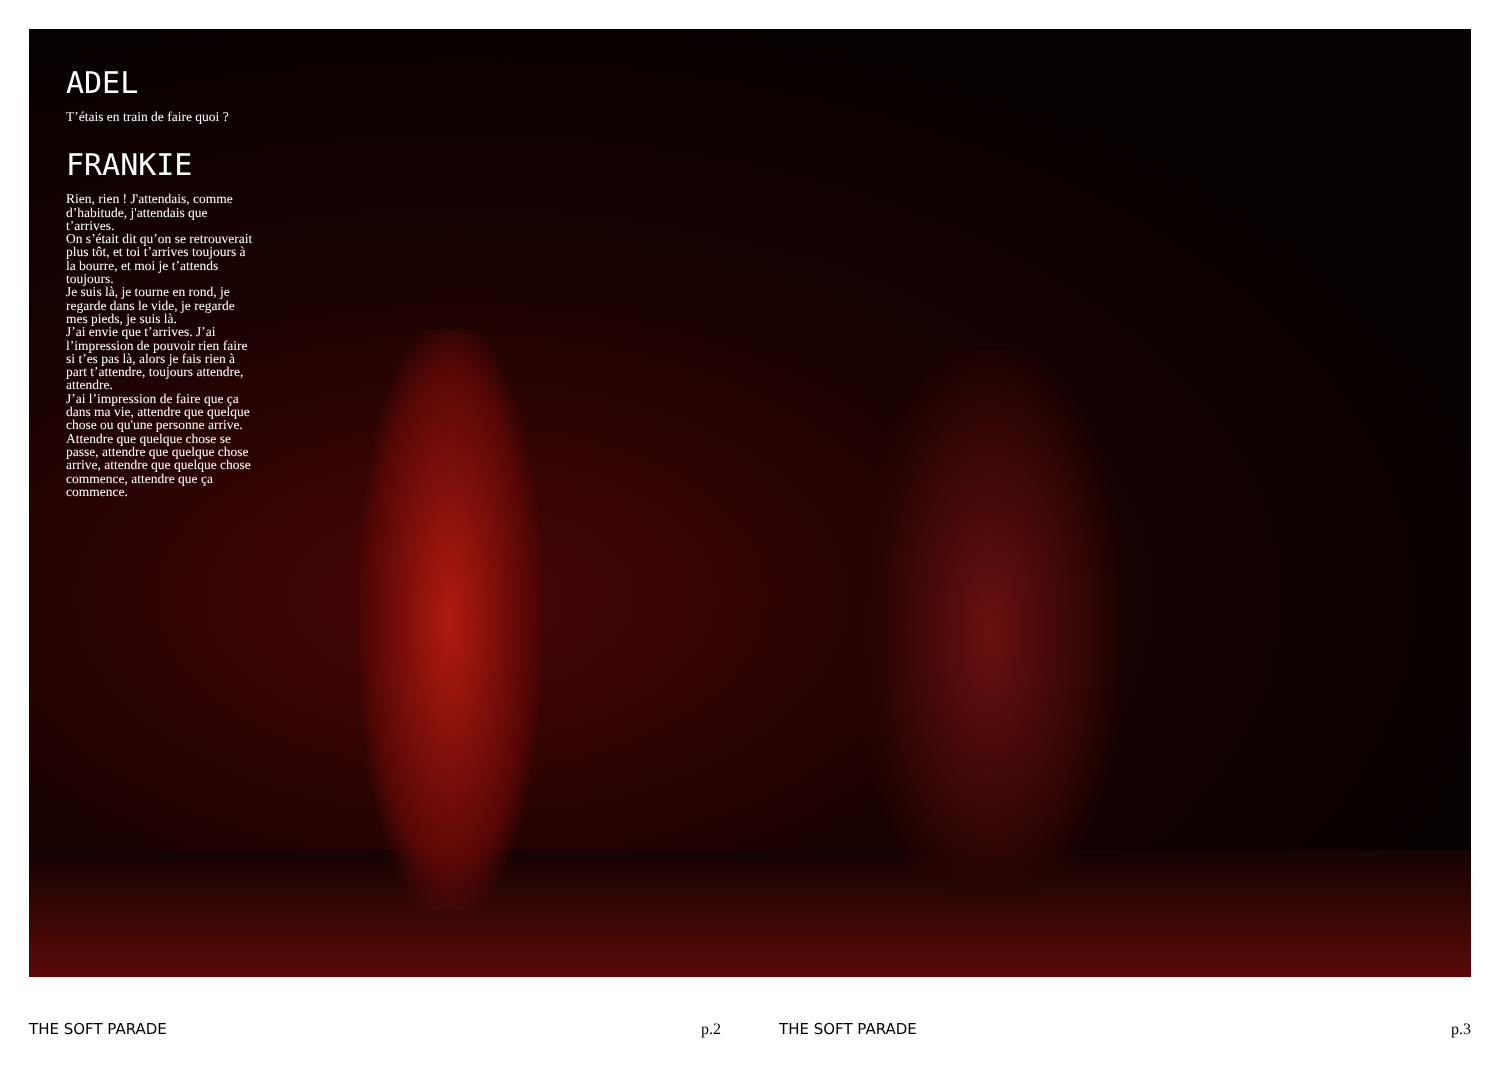ADEL
T’étais en train de faire quoi ?
FRANKIE
Rien, rien ! J'attendais, comme d’habitude, j'attendais que t’arrives.
On s’était dit qu’on se retrouverait plus tôt, et toi t’arrives toujours à la bourre, et moi je t’attends toujours.
Je suis là, je tourne en rond, je regarde dans le vide, je regarde mes pieds, je suis là.
J’ai envie que t’arrives. J’ai l’impression de pouvoir rien faire si t’es pas là, alors je fais rien à part t’attendre, toujours attendre, attendre.
J’ai l’impression de faire que ça dans ma vie, attendre que quelque chose ou qu'une personne arrive.
Attendre que quelque chose se passe, attendre que quelque chose arrive, attendre que quelque chose commence, attendre que ça commence.
THE SOFT PARADE p.2 THE SOFT PARADE p.3